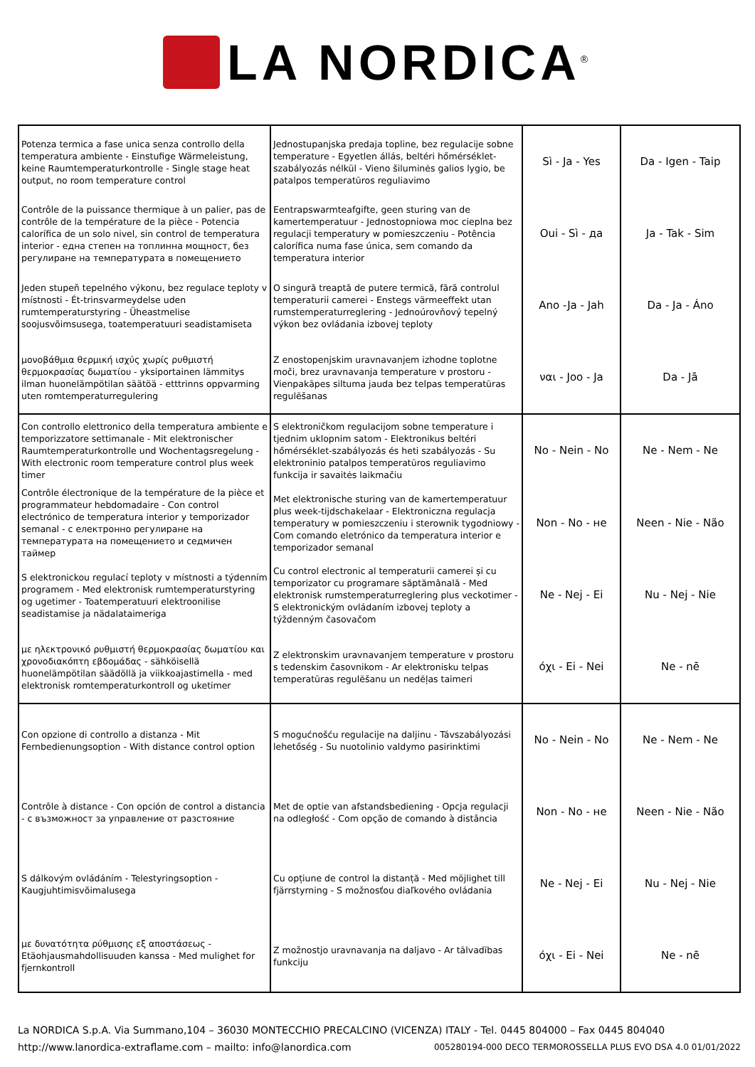LA NORDICA<sup>®</sup>
| Potenza termica a fase unica senza controllo della temperatura ambiente - Einstufige Wärmeleistung, keine Raumtemperaturkontrolle - Single stage heat output, no room temperature control | Jednostupanjska predaja topline, bez regulacije sobne temperature - Egyetlen állás, beltéri hőmérséklet-szabályozás nélkül - Vieno šiluminės galios lygio, be patalpos temperatūros reguliavimo | Sì - Ja - Yes | Da - Igen - Taip |
| Contrôle de la puissance thermique à un palier, pas de contrôle de la température de la pièce - Potencia calorífica de un solo nivel, sin control de temperatura interior - една степен на топлинна мощност, без регулиране на температурата в помещението | Eentrapswarmteafgifte, geen sturing van de kamertemperatuur - Jednostopniowa moc cieplna bez regulacji temperatury w pomieszczeniu - Potência calorífica numa fase única, sem comando da temperatura interior | Oui - Sì - да | Ja - Tak - Sim |
| Jeden stupeň tepelného výkonu, bez regulace teploty v místnosti - Ét-trinsvarmeydelse uden rumtemperaturstyring - Üheastmelise soojusvõimsusega, toatemperatuuri seadistamiseta | O singură treaptă de putere termică, fără controlul temperaturii camerei - Enstegs värmeeffekt utan rumstemperaturreglering - Jednoúrovňový tepelný výkon bez ovládania izbovej teploty | Ano -Ja - Jah | Da - Ja - Áno |
| μονοβάθμια θερμική ισχύς χωρίς ρυθμιστή θερμοκρασίας δωματίου - yksiportainen lämmitys ilman huonelämpötilan säätöä - etttrinns oppvarming uten romtemperaturregulering | Z enostopenjskim uravnavanjem izhodne toplotne moči, brez uravnavanja temperature v prostoru - Vienpakāpes siltuma jauda bez telpas temperatūras regulēšanas | ναι - Joo - Ja | Da - Jā |
| Con controllo elettronico della temperatura ambiente e temporizzatore settimanale - Mit elektronischer Raumtemperaturkontrolle und Wochentagsregelung - With electronic room temperature control plus week timer | S elektroničkom regulacijom sobne temperature i tjednim uklopnim satom - Elektronikus beltéri hőmérséklet-szabályozás és heti szabályozás - Su elektroninio patalpos temperatūros reguliavimo funkcija ir savaitės laikmačiu | No - Nein - No | Ne - Nem - Ne |
| Contrôle électronique de la température de la pièce et programmateur hebdomadaire - Con control electrónico de temperatura interior y temporizador semanal - с електронно регулиране на температурата на помещението и седмичен таймер | Met elektronische sturing van de kamertemperatuur plus week-tijdschakelaar - Elektroniczna regulacja temperatury w pomieszczeniu i sterownik tygodniowy - Com comando eletrónico da temperatura interior e temporizador semanal | Non - No - не | Neen - Nie - Não |
| S elektronickou regulací teploty v místnosti a týdenním programem - Med elektronisk rumtemperaturstyring og ugetimer - Toatemperatuuri elektroonilise seadistamise ja nädalataimeriga | Cu control electronic al temperaturii camerei și cu temporizator cu programare săptămânală - Med elektronisk rumstemperaturreglering plus veckotimer - S elektronickým ovládaním izbovej teploty a týždenným časovačom | Ne - Nej - Ei | Nu - Nej - Nie |
| με ηλεκτρονικό ρυθμιστή θερμοκρασίας δωματίου και χρονοδιακόπτη εβδομάδας - sähköisellä huonelämpötilan säädöllä ja viikkoajastimella - med elektronisk romtemperaturkontroll og uketimer | Z elektronskim uravnavanjem temperature v prostoru s tedenskim časovnikom - Ar elektronisku telpas temperatūras regulēšanu un nedēļas taimeri | όχι - Ei - Nei | Ne - nē |
| Con opzione di controllo a distanza - Mit Fernbedienungsoption - With distance control option | S mogućnošću regulacije na daljinu - Távszabályozási lehetőség - Su nuotolinio valdymo pasirinktimi | No - Nein - No | Ne - Nem - Ne |
| Contrôle à distance - Con opción de control a distancia - с възможност за управление от разстояние | Met de optie van afstandsbediening - Opcja regulacji na odległość - Com opção de comando à distância | Non - No - не | Neen - Nie - Não |
| S dálkovým ovládáním - Telestyringsoption - Kaugjuhtimisvõimalusega | Cu opțiune de control la distanță - Med möjlighet till fjärrstyrning - S možnosťou diaľkového ovládania | Ne - Nej - Ei | Nu - Nej - Nie |
| με δυνατότητα ρύθμισης εξ αποστάσεως - Etäohjausmahdollisuuden kanssa - Med mulighet for fjernkontroll | Z možnostjo uravnavanja na daljavo - Ar tālvadības funkciju | όχι - Ei - Nei | Ne - nē |
La NORDICA S.p.A. Via Summano,104 – 36030 MONTECCHIO PRECALCINO (VICENZA) ITALY - Tel. 0445 804000 – Fax 0445 804040
http://www.lanordica-extraflame.com – mailto: info@lanordica.com 005280194-000 DECO TERMOROSSELLA PLUS EVO DSA 4.0 01/01/2022